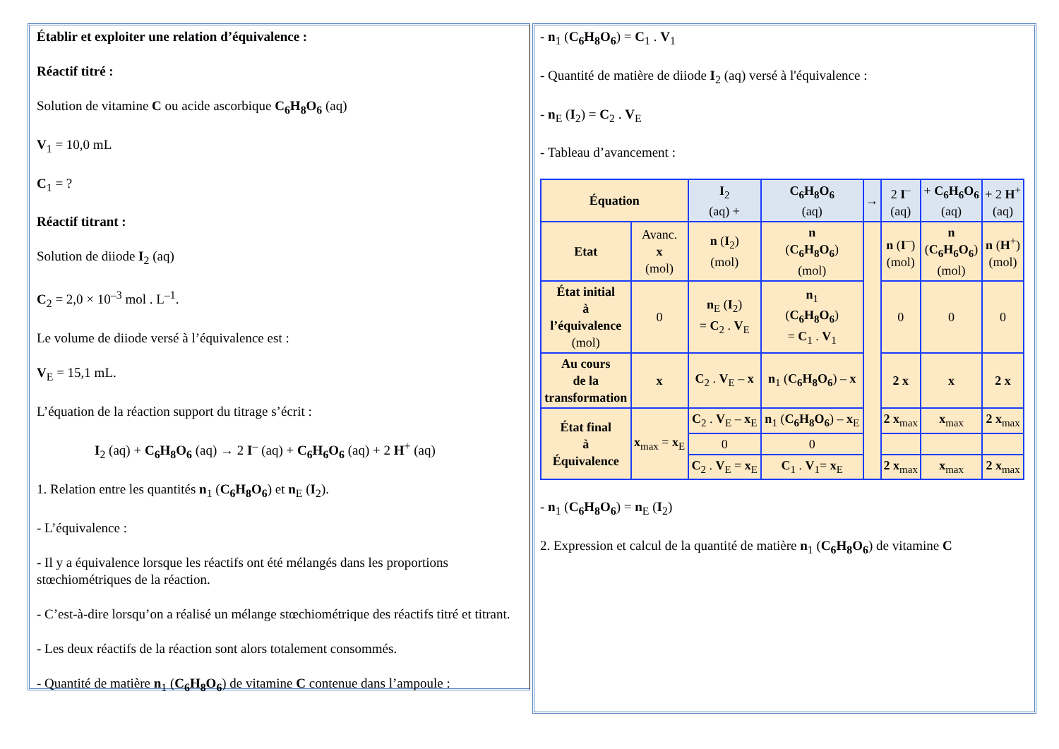Établir et exploiter une relation d’équivalence :
Réactif titré :
Solution de vitamine C ou acide ascorbique C<sub>6</sub>H<sub>8</sub>O<sub>6</sub> (aq)
V<sub>1</sub> = 10,0 mL
C<sub>1</sub> = ?
Réactif titrant :
Solution de diiode I<sub>2</sub> (aq)
C<sub>2</sub> = 2,0 × 10<sup>–3</sup> mol . L<sup>–1</sup>.
Le volume de diiode versé à l’équivalence est :
V<sub>E</sub> = 15,1 mL.
L’équation de la réaction support du titrage s’écrit :
I<sub>2</sub> (aq) + C<sub>6</sub>H<sub>8</sub>O<sub>6</sub> (aq) → 2 I<sup>–</sup> (aq) + C<sub>6</sub>H<sub>6</sub>O<sub>6</sub> (aq) + 2 H<sup>+</sup> (aq)
1. Relation entre les quantités n<sub>1</sub> (C<sub>6</sub>H<sub>8</sub>O<sub>6</sub>) et n<sub>E</sub> (I<sub>2</sub>).
- L’équivalence :
- Il y a équivalence lorsque les réactifs ont été mélangés dans les proportions stœchiométriques de la réaction.
- C’est-à-dire lorsqu’on a réalisé un mélange stœchiométrique des réactifs titré et titrant.
- Les deux réactifs de la réaction sont alors totalement consommés.
- Quantité de matière n<sub>1</sub> (C<sub>6</sub>H<sub>8</sub>O<sub>6</sub>) de vitamine C contenue dans l’ampoule :
- n<sub>1</sub> (C<sub>6</sub>H<sub>8</sub>O<sub>6</sub>) = C<sub>1</sub> . V<sub>1</sub>
- Quantité de matière de diiode I<sub>2</sub> (aq) versé à l'équivalence :
- n<sub>E</sub> (I<sub>2</sub>) = C<sub>2</sub> . V<sub>E</sub>
- Tableau d’avancement :
| Équation | | I<sub>2</sub> (aq) + | C<sub>6</sub>H<sub>8</sub>O<sub>6</sub> (aq) | → | 2 I<sup>–</sup> (aq) | + C<sub>6</sub>H<sub>6</sub>O<sub>6</sub> (aq) | + 2 H<sup>+</sup> (aq) |
| Etat | Avanc. x (mol) | n ( I<sub>2</sub>) (mol) | n ( C<sub>6</sub>H<sub>8</sub>O<sub>6</sub> ) (mol) | | n ( I<sup>–</sup>) (mol) | n ( C<sub>6</sub>H<sub>6</sub>O<sub>6</sub> ) (mol) | n ( H<sup>+</sup>) (mol) |
| État initial à l’équivalence (mol) | 0 | n<sub>E</sub> ( I<sub>2</sub>) = C<sub>2</sub> . V<sub>E</sub> | n<sub>1</sub> ( C<sub>6</sub>H<sub>8</sub>O<sub>6</sub> ) = C<sub>1</sub> . V<sub>1</sub> | | 0 | 0 | 0 |
| Au cours de la transformation | x | C<sub>2</sub> . V<sub>E</sub> – x | n<sub>1</sub> ( C<sub>6</sub>H<sub>8</sub>O<sub>6</sub> ) – x | | 2 x | x | 2 x |
| État final à Équivalence | x<sub>max</sub> = x<sub>E</sub> | C<sub>2</sub> . V<sub>E</sub> – x<sub>E</sub> | n<sub>1</sub> ( C<sub>6</sub>H<sub>8</sub>O<sub>6</sub> ) – x<sub>E</sub> | | 2 x<sub>max</sub> | x<sub>max</sub> | 2 x<sub>max</sub> |
| | | 0 | 0 | | | | |
| | | C<sub>2</sub> . V<sub>E</sub> = x<sub>E</sub> | C<sub>1</sub> . V<sub>1</sub>= x<sub>E</sub> | | 2 x<sub>max</sub> | x<sub>max</sub> | 2 x<sub>max</sub> |
- n<sub>1</sub> (C<sub>6</sub>H<sub>8</sub>O<sub>6</sub>) = n<sub>E</sub> (I<sub>2</sub>)
2. Expression et calcul de la quantité de matière n<sub>1</sub> (C<sub>6</sub>H<sub>8</sub>O<sub>6</sub>) de vitamine C